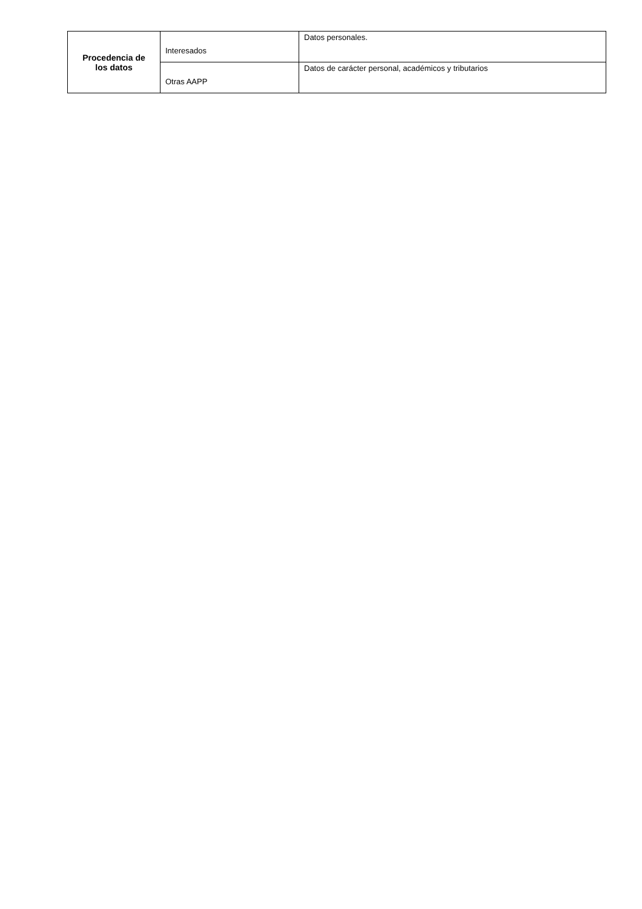| Procedencia de los datos | Interesados | Datos personales. |
| | Otras AAPP | Datos de carácter personal, académicos y tributarios |